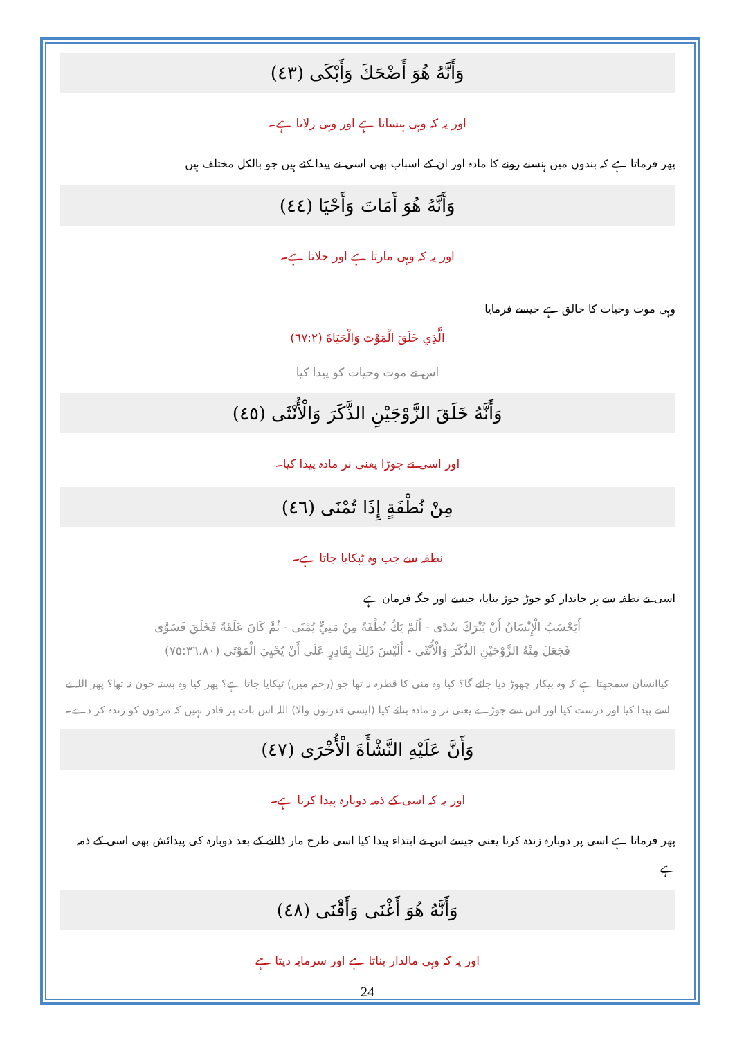وَأَنَّهُ هُوَ أَضْحَكَ وَأَبْكَى (٤٣)
اور یہ کہ وہی ہنساتا ہے اور وہی رلاتا ہے۔
پھر فرماتا ہے کہ بندوں میں ہنسنے رونے کا مادہ اور ان کے اسباب بھی اسی نے پیدا کئے ہیں جو بالکل مختلف ہیں
وَأَنَّهُ هُوَ أَمَاتَ وَأَحْيَا (٤٤)
اور یہ کہ وہی مارتا ہے اور جلاتا ہے۔
وہی موت وحیات کا خالق ہے جیسے فرمایا
الَّذِي خَلَقَ الْمَوْتَ وَالْحَيَاةَ (٦٧:٢)
اس نے موت وحیات کو پیدا کیا
وَأَنَّهُ خَلَقَ الزَّوْجَيْنِ الذَّكَرَ وَالْأُنْثَى (٤٥)
اور اسی نے جوڑا یعنی نر مادہ پیدا کیا۔
مِنْ نُطْفَةٍ إِذَا تُمْنَى (٤٦)
نطفہ سے جب وہ ٹپکایا جاتا ہے۔
اسی نے نطفہ سے ہر جاندار کو جوڑ جوڑ بنایا، جیسے اور جگہ فرمان ہے
أَيَحْسَبُ الْإِنْسَانُ أَنْ يُتْرَكَ سُدًى - أَلَمْ يَكُ نُطْفَةً مِنْ مَنِيٍّ يُمْنَى - ثُمَّ كَانَ عَلَقَةً فَخَلَقَ فَسَوَّى
فَجَعَلَ مِنْهُ الزَّوْجَيْنِ الذَّكَرَ وَالْأُنْثَى - أَلَيْسَ ذَلِكَ بِقَادِرٍ عَلَى أَنْ يُحْيِيَ الْمَوْتَى (٧٥:٣٦،٨٠)
کیاانسان سمجھتا ہے کہ وہ بیکار چھوڑ دیا جائے گا؟ کیا وہ منی کا قطرہ نہ تھا جو (رحم میں) ٹپکایا جاتا ہے؟ پھر کیا وہ بستہ خون نہ تھا؟ پھر اللہ نے اسے پیدا کیا اور درست کیا اور اس سے جوڑے یعنی نر و مادہ بنائے کیا (ایسی قدرتوں والا) اللہ اس بات پر قادر نہیں کہ مردوں کو زندہ کر دے۔
وَأَنَّ عَلَيْهِ النَّشْأَةَ الْأُخْرَى (٤٧)
اور یہ کہ اسی کے ذمہ دوبارہ پیدا کرنا ہے۔
پھر فرماتا ہے اسی پر دوبارہ زندہ کرنا یعنی جیسے اس نے ابتداء پیدا کیا اسی طرح مار ڈالنے کے بعد دوبارہ کی پیدائش بھی اسی کے ذمہ ہے
وَأَنَّهُ هُوَ أَغْنَى وَأَقْنَى (٤٨)
اور یہ کہ وہی مالدار بناتا ہے اور سرمایہ دیتا ہے
24